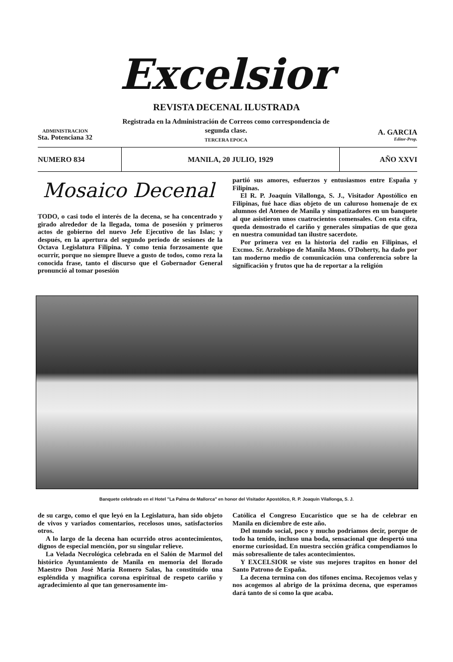Excelsior
REVISTA DECENAL ILUSTRADA
ADMINISTRACION
Sta. Potenciana 32
Registrada en la Administración de Correos como correspondencia de segunda clase.
TERCERA EPOCA
A. GARCIA
Editor-Prop.
NUMERO 834
MANILA, 20 JULIO, 1929
AÑO XXVI
Mosaico Decenal
TODO, o casi todo el interés de la decena, se ha concentrado y girado alrededor de la llegada, toma de posesión y primeros actos de gobierno del nuevo Jefe Ejecutivo de las Islas; y después, en la apertura del segundo periodo de sesiones de la Octava Legislatura Filipina. Y como tenía forzosamente que ocurrir, porque no siempre llueve a gusto de todos, como reza la conocida frase, tanto el discurso que el Gobernador General pronunció al tomar posesión
partió sus amores, esfuerzos y entusiasmos entre España y Filipinas.
El R. P. Joaquín Vilallonga, S. J., Visitador Apostólico en Filipinas, fué hace dias objeto de un caluroso homenaje de ex alumnos del Ateneo de Manila y simpatizadores en un banquete al que asistieron unos cuatrocientos comensales. Con esta cifra, queda demostrado el cariño y generales simpatias de que goza en nuestra comunidad tan ilustre sacerdote.
Por primera vez en la historia del radio en Filipinas, el Excmo. Sr. Arzobispo de Manila Mons. O'Doherty, ha dado por tan moderno medio de comunicación una conferencia sobre la significación y frutos que ha de reportar a la religión
Banquete celebrado en el Hotel "La Palma de Mallorca" en honor del Visitador Apostólico, R. P. Joaquín Vilallonga, S. J.
de su cargo, como el que leyó en la Legislatura, han sido objeto de vivos y variados comentarios, recelosos unos, satisfactorios otros.
A lo largo de la decena han ocurrido otros acontecimientos, dignos de especial mención, por su singular relieve.
La Velada Necrológica celebrada en el Salón de Marmol del histórico Ayuntamiento de Manila en memoria del llorado Maestro Don José María Romero Salas, ha constituído una espléndida y magnífica corona espiritual de respeto cariño y agradecimiento al que tan generosamente im-
Católica el Congreso Eucarístico que se ha de celebrar en Manila en diciembre de este año.
Del mundo social, poco y mucho podriamos decir, porque de todo ha tenido, incluso una boda, sensacional que despertó una enorme curiosidad. En nuestra sección gráfica compendiamos lo más sobresaliente de tales acontecimientos.
Y EXCELSIOR se viste sus mejores trapitos en honor del Santo Patrono de España.
La decena termina con dos tifones encima. Recojemos velas y nos acogemos al abrigo de la próxima decena, que esperamos dará tanto de sí como la que acaba.